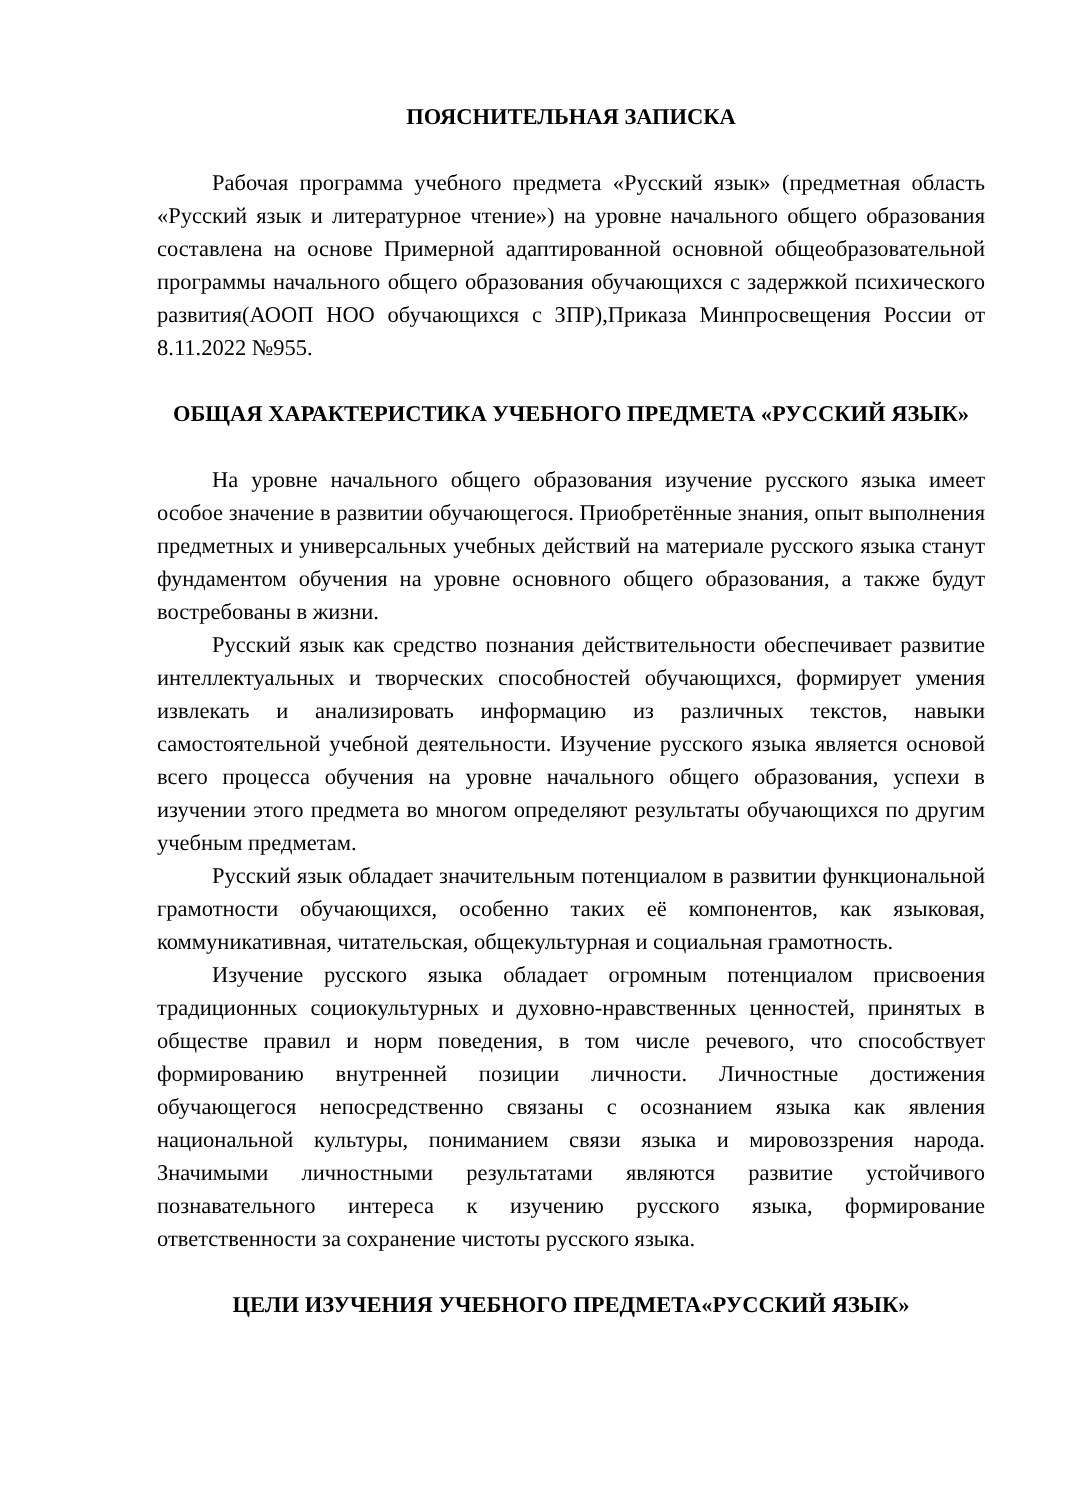ПОЯСНИТЕЛЬНАЯ ЗАПИСКА
Рабочая программа учебного предмета «Русский язык» (предметная область «Русский язык и литературное чтение») на уровне начального общего образования составлена на основе Примерной адаптированной основной общеобразовательной программы начального общего образования обучающихся с задержкой психического развития(АООП НОО обучающихся с ЗПР),Приказа Минпросвещения России от 8.11.2022 №955.
ОБЩАЯ ХАРАКТЕРИСТИКА УЧЕБНОГО ПРЕДМЕТА «РУССКИЙ ЯЗЫК»
На уровне начального общего образования изучение русского языка имеет особое значение в развитии обучающегося. Приобретённые знания, опыт выполнения предметных и универсальных учебных действий на материале русского языка станут фундаментом обучения на уровне основного общего образования, а также будут востребованы в жизни.
Русский язык как средство познания действительности обеспечивает развитие интеллектуальных и творческих способностей обучающихся, формирует умения извлекать и анализировать информацию из различных текстов, навыки самостоятельной учебной деятельности. Изучение русского языка является основой всего процесса обучения на уровне начального общего образования, успехи в изучении этого предмета во многом определяют результаты обучающихся по другим учебным предметам.
Русский язык обладает значительным потенциалом в развитии функциональной грамотности обучающихся, особенно таких её компонентов, как языковая, коммуникативная, читательская, общекультурная и социальная грамотность.
Изучение русского языка обладает огромным потенциалом присвоения традиционных социокультурных и духовно-нравственных ценностей, принятых в обществе правил и норм поведения, в том числе речевого, что способствует формированию внутренней позиции личности. Личностные достижения обучающегося непосредственно связаны с осознанием языка как явления национальной культуры, пониманием связи языка и мировоззрения народа. Значимыми личностными результатами являются развитие устойчивого познавательного интереса к изучению русского языка, формирование ответственности за сохранение чистоты русского языка.
ЦЕЛИ ИЗУЧЕНИЯ УЧЕБНОГО ПРЕДМЕТА«РУССКИЙ ЯЗЫК»